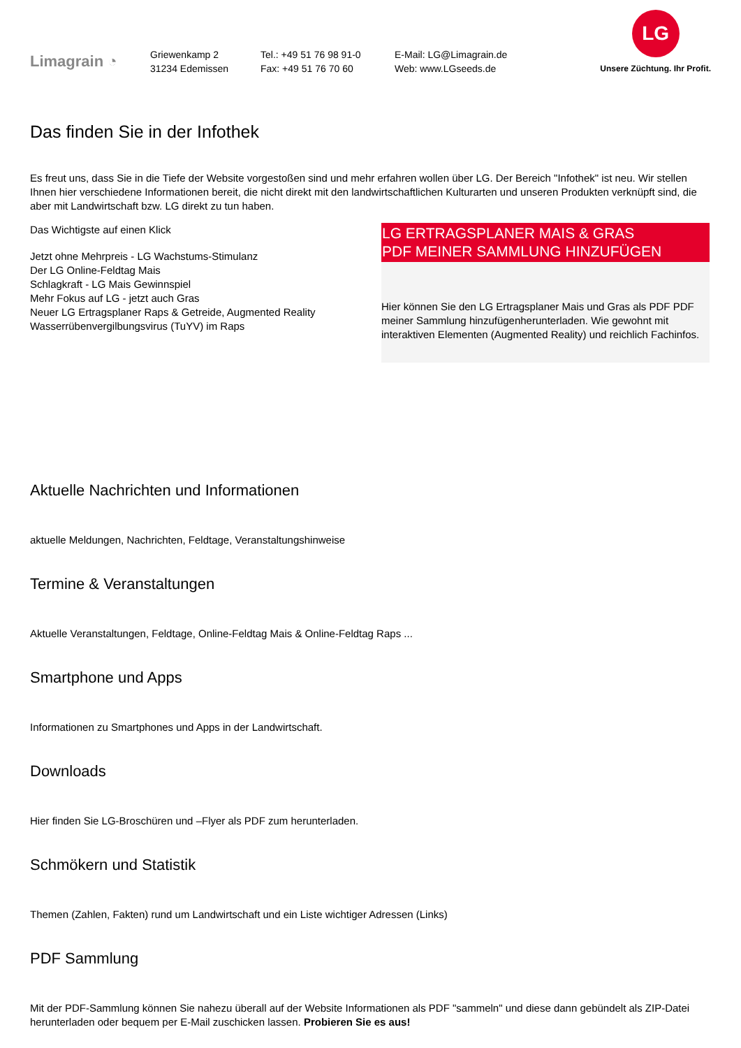Limagrain ◔
Griewenkamp 2
31234 Edemissen
Tel.: +49 51 76 98 91-0
Fax: +49 51 76 70 60
E-Mail: LG@Limagrain.de
Web: www.LGseeds.de
LG
Unsere Züchtung. Ihr Profit.
Das finden Sie in der Infothek
Es freut uns, dass Sie in die Tiefe der Website vorgestoßen sind und mehr erfahren wollen über LG. Der Bereich "Infothek" ist neu. Wir stellen Ihnen hier verschiedene Informationen bereit, die nicht direkt mit den landwirtschaftlichen Kulturarten und unseren Produkten verknüpft sind, die aber mit Landwirtschaft bzw. LG direkt zu tun haben.
Das Wichtigste auf einen Klick
Jetzt ohne Mehrpreis - LG Wachstums-Stimulanz
Der LG Online-Feldtag Mais
Schlagkraft - LG Mais Gewinnspiel
Mehr Fokus auf LG - jetzt auch Gras
Neuer LG Ertragsplaner Raps & Getreide, Augmented Reality
Wasserrübenvergilbungsvirus (TuYV) im Raps
LG ERTRAGSPLANER MAIS & GRAS
PDF MEINER SAMMLUNG HINZUFÜGEN
Hier können Sie den LG Ertragsplaner Mais und Gras als PDF PDF meiner Sammlung hinzufügenherunterladen. Wie gewohnt mit interaktiven Elementen (Augmented Reality) und reichlich Fachinfos.
Aktuelle Nachrichten und Informationen
aktuelle Meldungen, Nachrichten, Feldtage, Veranstaltungshinweise
Termine & Veranstaltungen
Aktuelle Veranstaltungen, Feldtage, Online-Feldtag Mais & Online-Feldtag Raps ...
Smartphone und Apps
Informationen zu Smartphones und Apps in der Landwirtschaft.
Downloads
Hier finden Sie LG-Broschüren und –Flyer als PDF zum herunterladen.
Schmökern und Statistik
Themen (Zahlen, Fakten) rund um Landwirtschaft und ein Liste wichtiger Adressen (Links)
PDF Sammlung
Mit der PDF-Sammlung können Sie nahezu überall auf der Website Informationen als PDF "sammeln" und diese dann gebündelt als ZIP-Datei herunterladen oder bequem per E-Mail zuschicken lassen. Probieren Sie es aus!